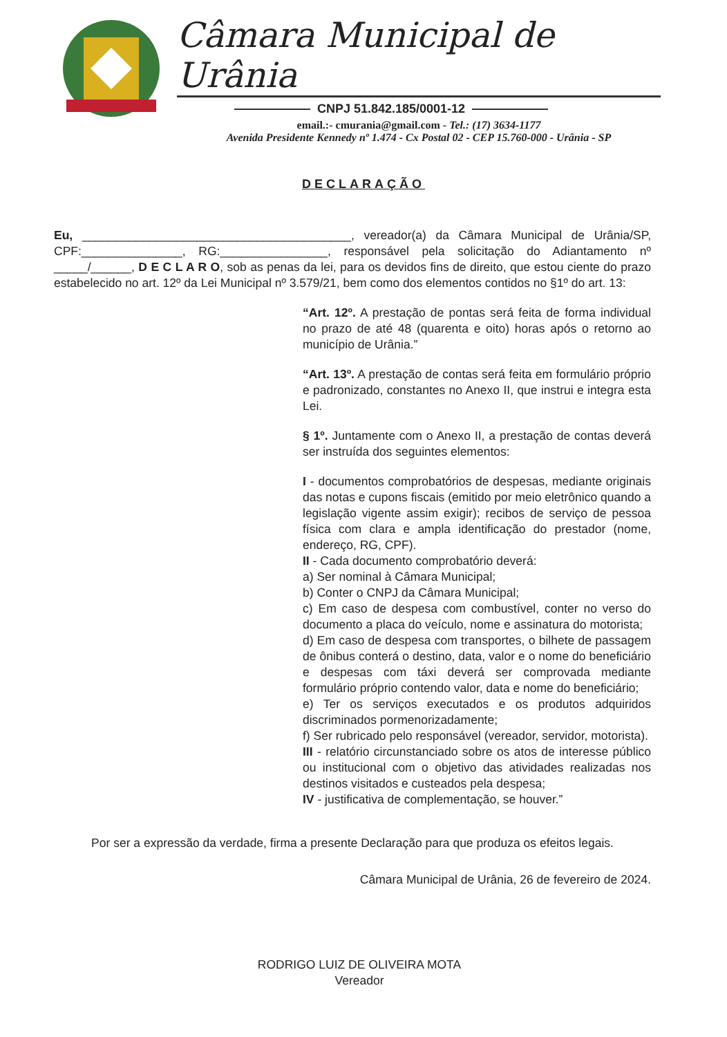Câmara Municipal de Urânia
CNPJ 51.842.185/0001-12
email.:- cmurania@gmail.com - Tel.: (17) 3634-1177
Avenida Presidente Kennedy nº 1.474 - Cx Postal 02 - CEP 15.760-000 - Urânia - SP
DECLARAÇÃO
Eu, ________________________________________, vereador(a) da Câmara Municipal de Urânia/SP, CPF:_______________, RG:________________, responsável pela solicitação do Adiantamento nº _____/______, D E C L A R O, sob as penas da lei, para os devidos fins de direito, que estou ciente do prazo estabelecido no art. 12º da Lei Municipal nº 3.579/21, bem como dos elementos contidos no §1º do art. 13:
“Art. 12º. A prestação de pontas será feita de forma individual no prazo de até 48 (quarenta e oito) horas após o retorno ao município de Urânia.”
“Art. 13º. A prestação de contas será feita em formulário próprio e padronizado, constantes no Anexo II, que instrui e integra esta Lei.
§ 1º. Juntamente com o Anexo II, a prestação de contas deverá ser instruída dos seguintes elementos:
I - documentos comprobatórios de despesas, mediante originais das notas e cupons fiscais (emitido por meio eletrônico quando a legislação vigente assim exigir); recibos de serviço de pessoa física com clara e ampla identificação do prestador (nome, endereço, RG, CPF).
II - Cada documento comprobatório deverá:
a) Ser nominal à Câmara Municipal;
b) Conter o CNPJ da Câmara Municipal;
c) Em caso de despesa com combustível, conter no verso do documento a placa do veículo, nome e assinatura do motorista;
d) Em caso de despesa com transportes, o bilhete de passagem de ônibus conterá o destino, data, valor e o nome do beneficiário e despesas com táxi deverá ser comprovada mediante formulário próprio contendo valor, data e nome do beneficiário;
e) Ter os serviços executados e os produtos adquiridos discriminados pormenorizadamente;
f) Ser rubricado pelo responsável (vereador, servidor, motorista).
III - relatório circunstanciado sobre os atos de interesse público ou institucional com o objetivo das atividades realizadas nos destinos visitados e custeados pela despesa;
IV - justificativa de complementação, se houver.”
Por ser a expressão da verdade, firma a presente Declaração para que produza os efeitos legais.
Câmara Municipal de Urânia, 26 de fevereiro de 2024.
RODRIGO LUIZ DE OLIVEIRA MOTA
Vereador